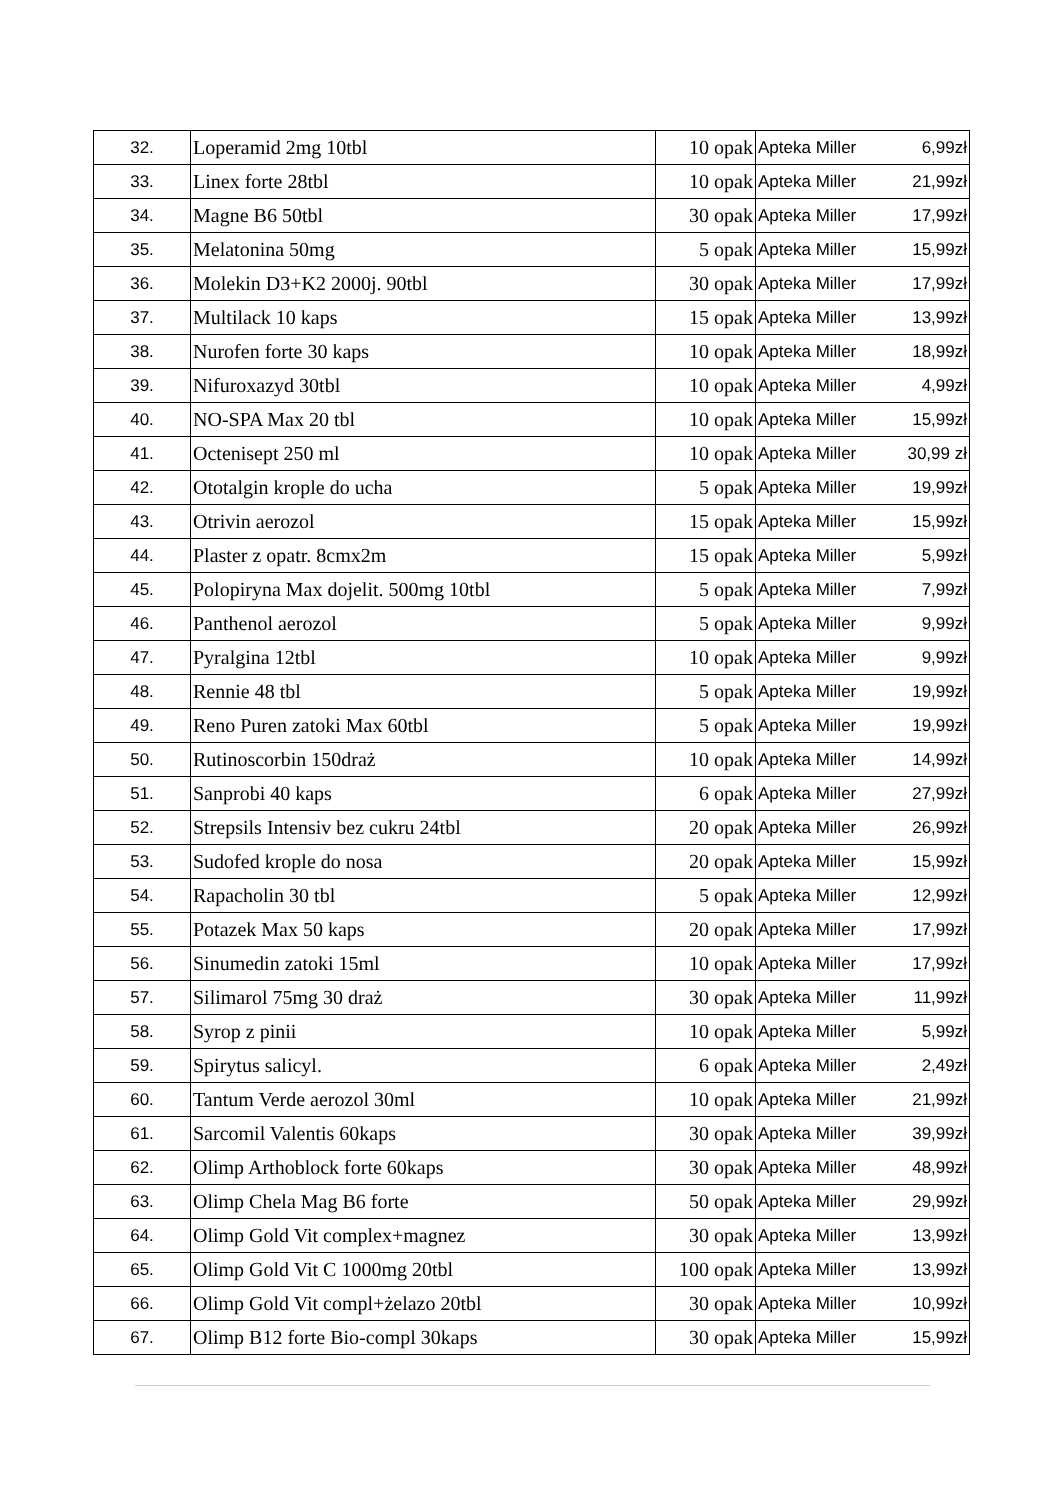| 32. | Loperamid 2mg 10tbl | 10 opak | Apteka Miller | 6,99zł |
| 33. | Linex forte 28tbl | 10 opak | Apteka Miller | 21,99zł |
| 34. | Magne B6 50tbl | 30 opak | Apteka Miller | 17,99zł |
| 35. | Melatonina 50mg | 5 opak | Apteka Miller | 15,99zł |
| 36. | Molekin D3+K2 2000j. 90tbl | 30 opak | Apteka Miller | 17,99zł |
| 37. | Multilack 10 kaps | 15 opak | Apteka Miller | 13,99zł |
| 38. | Nurofen forte 30 kaps | 10 opak | Apteka Miller | 18,99zł |
| 39. | Nifuroxazyd 30tbl | 10 opak | Apteka Miller | 4,99zł |
| 40. | NO-SPA Max 20 tbl | 10 opak | Apteka Miller | 15,99zł |
| 41. | Octenisept 250 ml | 10 opak | Apteka Miller | 30,99 zł |
| 42. | Ototalgin krople do ucha | 5 opak | Apteka Miller | 19,99zł |
| 43. | Otrivin aerozol | 15 opak | Apteka Miller | 15,99zł |
| 44. | Plaster z opatr. 8cmx2m | 15 opak | Apteka Miller | 5,99zł |
| 45. | Polopiryna Max dojelit. 500mg 10tbl | 5 opak | Apteka Miller | 7,99zł |
| 46. | Panthenol aerozol | 5 opak | Apteka Miller | 9,99zł |
| 47. | Pyralgina 12tbl | 10 opak | Apteka Miller | 9,99zł |
| 48. | Rennie 48 tbl | 5 opak | Apteka Miller | 19,99zł |
| 49. | Reno Puren zatoki Max 60tbl | 5 opak | Apteka Miller | 19,99zł |
| 50. | Rutinoscorbin 150draż | 10 opak | Apteka Miller | 14,99zł |
| 51. | Sanprobi 40 kaps | 6 opak | Apteka Miller | 27,99zł |
| 52. | Strepsils Intensiv bez cukru 24tbl | 20 opak | Apteka Miller | 26,99zł |
| 53. | Sudofed krople do nosa | 20 opak | Apteka Miller | 15,99zł |
| 54. | Rapacholin 30 tbl | 5 opak | Apteka Miller | 12,99zł |
| 55. | Potazek Max 50 kaps | 20 opak | Apteka Miller | 17,99zł |
| 56. | Sinumedin zatoki 15ml | 10 opak | Apteka Miller | 17,99zł |
| 57. | Silimarol 75mg 30 draż | 30 opak | Apteka Miller | 11,99zł |
| 58. | Syrop z pinii | 10 opak | Apteka Miller | 5,99zł |
| 59. | Spirytus salicyl. | 6 opak | Apteka Miller | 2,49zł |
| 60. | Tantum Verde aerozol 30ml | 10 opak | Apteka Miller | 21,99zł |
| 61. | Sarcomil Valentis 60kaps | 30 opak | Apteka Miller | 39,99zł |
| 62. | Olimp Arthoblock forte 60kaps | 30 opak | Apteka Miller | 48,99zł |
| 63. | Olimp Chela Mag B6 forte | 50 opak | Apteka Miller | 29,99zł |
| 64. | Olimp Gold Vit complex+magnez | 30 opak | Apteka Miller | 13,99zł |
| 65. | Olimp Gold Vit C 1000mg 20tbl | 100 opak | Apteka Miller | 13,99zł |
| 66. | Olimp Gold Vit compl+żelazo 20tbl | 30 opak | Apteka Miller | 10,99zł |
| 67. | Olimp B12 forte Bio-compl 30kaps | 30 opak | Apteka Miller | 15,99zł |